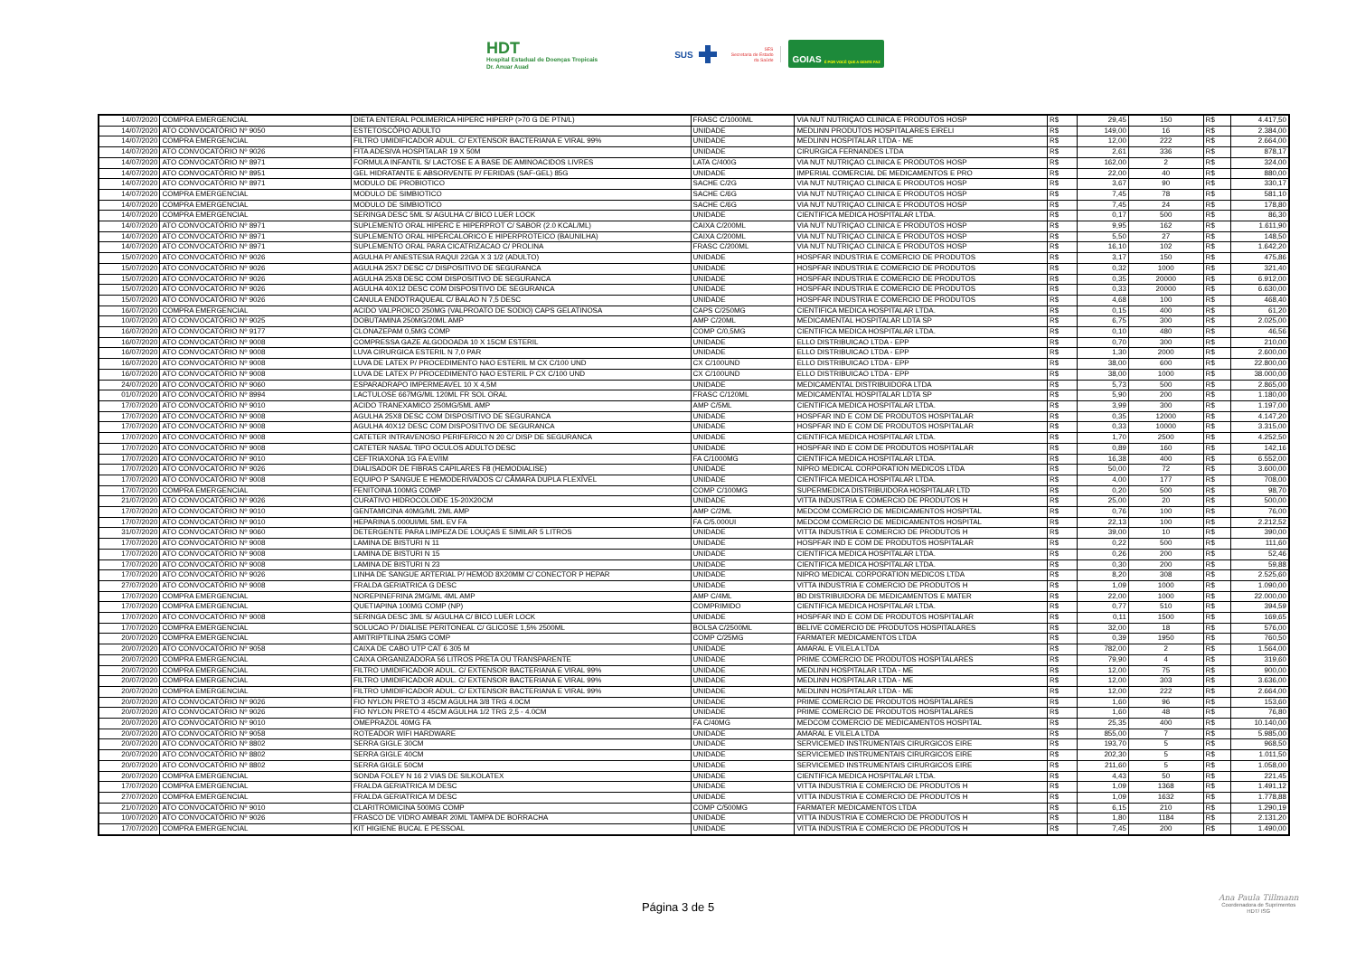HDT
Hospital Estadual de Doenças Tropicais
Dr. Anuar Auad
SUS
SES
Secretaria de Estado
da Saúde
GOIAS É POR VOCÊ QUE A GENTE FAZ
| 14/07/2020 | COMPRA EMERGENCIAL | DIETA ENTERAL POLIMERICA HIPERC HIPERP (>70 G DE PTN/L) | FRASC C/1000ML | VIA NUT NUTRIÇAO CLINICA E PRODUTOS HOSP | R$ | 29,45 | 150 | R$ | 4.417,50 |
| 14/07/2020 | ATO CONVOCATÓRIO Nº 9050 | ESTETOSCÓPIO ADULTO | UNIDADE | MEDLINN PRODUTOS HOSPITALARES EIRELI | R$ | 149,00 | 16 | R$ | 2.384,00 |
| 14/07/2020 | COMPRA EMERGENCIAL | FILTRO UMIDIFICADOR ADUL. C/ EXTENSOR BACTERIANA E VIRAL 99% | UNIDADE | MEDLINN HOSPITALAR LTDA - ME | R$ | 12,00 | 222 | R$ | 2.664,00 |
| 14/07/2020 | ATO CONVOCATÓRIO Nº 9026 | FITA ADESIVA HOSPITALAR 19 X 50M | UNIDADE | CIRURGICA FERNANDES LTDA | R$ | 2,61 | 336 | R$ | 878,17 |
| 14/07/2020 | ATO CONVOCATÓRIO Nº 8971 | FORMULA INFANTIL S/ LACTOSE E A BASE DE AMINOACIDOS LIVRES | LATA C/400G | VIA NUT NUTRIÇAO CLINICA E PRODUTOS HOSP | R$ | 162,00 | 2 | R$ | 324,00 |
| 14/07/2020 | ATO CONVOCATÓRIO Nº 8951 | GEL HIDRATANTE E ABSORVENTE P/ FERIDAS (SAF-GEL) 85G | UNIDADE | IMPERIAL COMERCIAL DE MEDICAMENTOS E PRO | R$ | 22,00 | 40 | R$ | 880,00 |
| 14/07/2020 | ATO CONVOCATÓRIO Nº 8971 | MODULO DE PROBIOTICO | SACHE C/2G | VIA NUT NUTRIÇAO CLINICA E PRODUTOS HOSP | R$ | 3,67 | 90 | R$ | 330,17 |
| 14/07/2020 | COMPRA EMERGENCIAL | MODULO DE SIMBIOTICO | SACHE C/6G | VIA NUT NUTRIÇAO CLINICA E PRODUTOS HOSP | R$ | 7,45 | 78 | R$ | 581,10 |
| 14/07/2020 | COMPRA EMERGENCIAL | MODULO DE SIMBIOTICO | SACHE C/6G | VIA NUT NUTRIÇAO CLINICA E PRODUTOS HOSP | R$ | 7,45 | 24 | R$ | 178,80 |
| 14/07/2020 | COMPRA EMERGENCIAL | SERINGA DESC 5ML S/ AGULHA C/ BICO LUER LOCK | UNIDADE | CIENTIFICA MEDICA HOSPITALAR LTDA. | R$ | 0,17 | 500 | R$ | 86,30 |
| 14/07/2020 | ATO CONVOCATÓRIO Nº 8971 | SUPLEMENTO ORAL HIPERC E HIPERPROT C/ SABOR (2.0 KCAL/ML) | CAIXA C/200ML | VIA NUT NUTRIÇAO CLINICA E PRODUTOS HOSP | R$ | 9,95 | 162 | R$ | 1.611,90 |
| 14/07/2020 | ATO CONVOCATÓRIO Nº 8971 | SUPLEMENTO ORAL HIPERCALORICO E HIPERPROTEICO (BAUNILHA) | CAIXA C/200ML | VIA NUT NUTRIÇAO CLINICA E PRODUTOS HOSP | R$ | 5,50 | 27 | R$ | 148,50 |
| 14/07/2020 | ATO CONVOCATÓRIO Nº 8971 | SUPLEMENTO ORAL PARA CICATRIZACAO C/ PROLINA | FRASC C/200ML | VIA NUT NUTRIÇAO CLINICA E PRODUTOS HOSP | R$ | 16,10 | 102 | R$ | 1.642,20 |
| 15/07/2020 | ATO CONVOCATÓRIO Nº 9026 | AGULHA P/ ANESTESIA RAQUI 22GA X 3 1/2 (ADULTO) | UNIDADE | HOSPFAR INDUSTRIA E COMERCIO DE PRODUTOS | R$ | 3,17 | 150 | R$ | 475,86 |
| 15/07/2020 | ATO CONVOCATÓRIO Nº 9026 | AGULHA 25X7 DESC C/ DISPOSITIVO DE SEGURANCA | UNIDADE | HOSPFAR INDUSTRIA E COMERCIO DE PRODUTOS | R$ | 0,32 | 1000 | R$ | 321,40 |
| 15/07/2020 | ATO CONVOCATÓRIO Nº 9026 | AGULHA 25X8 DESC COM DISPOSITIVO DE SEGURANCA | UNIDADE | HOSPFAR INDUSTRIA E COMERCIO DE PRODUTOS | R$ | 0,35 | 20000 | R$ | 6.912,00 |
| 15/07/2020 | ATO CONVOCATÓRIO Nº 9026 | AGULHA 40X12 DESC COM DISPOSITIVO DE SEGURANCA | UNIDADE | HOSPFAR INDUSTRIA E COMERCIO DE PRODUTOS | R$ | 0,33 | 20000 | R$ | 6.630,00 |
| 15/07/2020 | ATO CONVOCATÓRIO Nº 9026 | CANULA ENDOTRAQUEAL C/ BALAO N 7,5 DESC | UNIDADE | HOSPFAR INDUSTRIA E COMERCIO DE PRODUTOS | R$ | 4,68 | 100 | R$ | 468,40 |
| 16/07/2020 | COMPRA EMERGENCIAL | ACIDO VALPROICO 250MG (VALPROATO DE SODIO) CAPS GELATINOSA | CAPS C/250MG | CIENTIFICA MEDICA HOSPITALAR LTDA. | R$ | 0,15 | 400 | R$ | 61,20 |
| 10/07/2020 | ATO CONVOCATÓRIO Nº 9025 | DOBUTAMINA 250MG/20ML AMP | AMP C/20ML | MEDICAMENTAL HOSPITALAR LDTA SP | R$ | 6,75 | 300 | R$ | 2.025,00 |
| 16/07/2020 | ATO CONVOCATÓRIO Nº 9177 | CLONAZEPAM 0,5MG COMP | COMP C/0,5MG | CIENTIFICA MEDICA HOSPITALAR LTDA. | R$ | 0,10 | 480 | R$ | 46,56 |
| 16/07/2020 | ATO CONVOCATÓRIO Nº 9008 | COMPRESSA GAZE ALGODOADA 10 X 15CM ESTERIL | UNIDADE | ELLO DISTRIBUICAO LTDA - EPP | R$ | 0,70 | 300 | R$ | 210,00 |
| 16/07/2020 | ATO CONVOCATÓRIO Nº 9008 | LUVA CIRURGICA ESTERIL N 7,0 PAR | UNIDADE | ELLO DISTRIBUICAO LTDA - EPP | R$ | 1,30 | 2000 | R$ | 2.600,00 |
| 16/07/2020 | ATO CONVOCATÓRIO Nº 9008 | LUVA DE LATEX P/ PROCEDIMENTO NAO ESTERIL M CX C/100 UND | CX C/100UND | ELLO DISTRIBUICAO LTDA - EPP | R$ | 38,00 | 600 | R$ | 22.800,00 |
| 16/07/2020 | ATO CONVOCATÓRIO Nº 9008 | LUVA DE LATEX P/ PROCEDIMENTO NAO ESTERIL P CX C/100 UND | CX C/100UND | ELLO DISTRIBUICAO LTDA - EPP | R$ | 38,00 | 1000 | R$ | 38.000,00 |
| 24/07/2020 | ATO CONVOCATÓRIO Nº 9060 | ESPARADRAPO IMPERMEAVEL 10 X 4,5M | UNIDADE | MEDICAMENTAL DISTRIBUIDORA LTDA | R$ | 5,73 | 500 | R$ | 2.865,00 |
| 01/07/2020 | ATO CONVOCATÓRIO Nº 8994 | LACTULOSE 667MG/ML 120ML FR SOL ORAL | FRASC C/120ML | MEDICAMENTAL HOSPITALAR LDTA SP | R$ | 5,90 | 200 | R$ | 1.180,00 |
| 17/07/2020 | ATO CONVOCATÓRIO Nº 9010 | ACIDO TRANEXAMICO 250MG/5ML AMP | AMP C/5ML | CIENTIFICA MEDICA HOSPITALAR LTDA. | R$ | 3,99 | 300 | R$ | 1.197,00 |
| 17/07/2020 | ATO CONVOCATÓRIO Nº 9008 | AGULHA 25X8 DESC COM DISPOSITIVO DE SEGURANCA | UNIDADE | HOSPFAR IND E COM DE PRODUTOS HOSPITALAR | R$ | 0,35 | 12000 | R$ | 4.147,20 |
| 17/07/2020 | ATO CONVOCATÓRIO Nº 9008 | AGULHA 40X12 DESC COM DISPOSITIVO DE SEGURANCA | UNIDADE | HOSPFAR IND E COM DE PRODUTOS HOSPITALAR | R$ | 0,33 | 10000 | R$ | 3.315,00 |
| 17/07/2020 | ATO CONVOCATÓRIO Nº 9008 | CATETER INTRAVENOSO PERIFERICO N 20 C/ DISP DE SEGURANCA | UNIDADE | CIENTIFICA MEDICA HOSPITALAR LTDA. | R$ | 1,70 | 2500 | R$ | 4.252,50 |
| 17/07/2020 | ATO CONVOCATÓRIO Nº 9008 | CATETER NASAL TIPO OCULOS ADULTO DESC | UNIDADE | HOSPFAR IND E COM DE PRODUTOS HOSPITALAR | R$ | 0,89 | 160 | R$ | 142,16 |
| 17/07/2020 | ATO CONVOCATÓRIO Nº 9010 | CEFTRIAXONA 1G FA EV/IM | FA C/1000MG | CIENTIFICA MEDICA HOSPITALAR LTDA. | R$ | 16,38 | 400 | R$ | 6.552,00 |
| 17/07/2020 | ATO CONVOCATÓRIO Nº 9026 | DIALISADOR DE FIBRAS CAPILARES F8 (HEMODIALISE) | UNIDADE | NIPRO MEDICAL CORPORATION MEDICOS LTDA | R$ | 50,00 | 72 | R$ | 3.600,00 |
| 17/07/2020 | ATO CONVOCATÓRIO Nº 9008 | EQUIPO P SANGUE E HEMODERIVADOS C/ CÂMARA DUPLA FLEXÍVEL | UNIDADE | CIENTIFICA MEDICA HOSPITALAR LTDA. | R$ | 4,00 | 177 | R$ | 708,00 |
| 17/07/2020 | COMPRA EMERGENCIAL | FENITOINA 100MG COMP | COMP C/100MG | SUPERMEDICA DISTRIBUIDORA HOSPITALAR LTD | R$ | 0,20 | 500 | R$ | 98,70 |
| 21/07/2020 | ATO CONVOCATÓRIO Nº 9026 | CURATIVO HIDROCOLOIDE 15-20X20CM | UNIDADE | VITTA INDUSTRIA E COMERCIO DE PRODUTOS H | R$ | 25,00 | 20 | R$ | 500,00 |
| 17/07/2020 | ATO CONVOCATÓRIO Nº 9010 | GENTAMICINA 40MG/ML 2ML AMP | AMP C/2ML | MEDCOM COMERCIO DE MEDICAMENTOS HOSPITAL | R$ | 0,76 | 100 | R$ | 76,00 |
| 17/07/2020 | ATO CONVOCATÓRIO Nº 9010 | HEPARINA 5.000UI/ML 5ML EV FA | FA C/5.000UI | MEDCOM COMERCIO DE MEDICAMENTOS HOSPITAL | R$ | 22,13 | 100 | R$ | 2.212,52 |
| 31/07/2020 | ATO CONVOCATÓRIO Nº 9060 | DETERGENTE PARA LIMPEZA DE LOUÇAS E SIMILAR 5 LITROS | UNIDADE | VITTA INDUSTRIA E COMERCIO DE PRODUTOS H | R$ | 39,00 | 10 | R$ | 390,00 |
| 17/07/2020 | ATO CONVOCATÓRIO Nº 9008 | LAMINA DE BISTURI N 11 | UNIDADE | HOSPFAR IND E COM DE PRODUTOS HOSPITALAR | R$ | 0,22 | 500 | R$ | 111,60 |
| 17/07/2020 | ATO CONVOCATÓRIO Nº 9008 | LAMINA DE BISTURI N 15 | UNIDADE | CIENTIFICA MEDICA HOSPITALAR LTDA. | R$ | 0,26 | 200 | R$ | 52,46 |
| 17/07/2020 | ATO CONVOCATÓRIO Nº 9008 | LAMINA DE BISTURI N 23 | UNIDADE | CIENTIFICA MEDICA HOSPITALAR LTDA. | R$ | 0,30 | 200 | R$ | 59,88 |
| 17/07/2020 | ATO CONVOCATÓRIO Nº 9026 | LINHA DE SANGUE ARTERIAL P/ HEMOD 8X20MM C/ CONECTOR P HEPAR | UNIDADE | NIPRO MEDICAL CORPORATION MEDICOS LTDA | R$ | 8,20 | 308 | R$ | 2.525,60 |
| 27/07/2020 | ATO CONVOCATÓRIO Nº 9008 | FRALDA GERIATRICA G DESC | UNIDADE | VITTA INDUSTRIA E COMERCIO DE PRODUTOS H | R$ | 1,09 | 1000 | R$ | 1.090,00 |
| 17/07/2020 | COMPRA EMERGENCIAL | NOREPINEFRINA 2MG/ML 4ML AMP | AMP C/4ML | BD DISTRIBUIDORA DE MEDICAMENTOS E MATER | R$ | 22,00 | 1000 | R$ | 22.000,00 |
| 17/07/2020 | COMPRA EMERGENCIAL | QUETIAPINA 100MG COMP (NP) | COMPRIMIDO | CIENTIFICA MEDICA HOSPITALAR LTDA. | R$ | 0,77 | 510 | R$ | 394,59 |
| 17/07/2020 | ATO CONVOCATÓRIO Nº 9008 | SERINGA DESC 3ML S/ AGULHA C/ BICO LUER LOCK | UNIDADE | HOSPFAR IND E COM DE PRODUTOS HOSPITALAR | R$ | 0,11 | 1500 | R$ | 169,65 |
| 17/07/2020 | COMPRA EMERGENCIAL | SOLUCAO P/ DIALISE PERITONEAL C/ GLICOSE 1,5% 2500ML | BOLSA C/2500ML | BELIVE COMERCIO DE PRODUTOS HOSPITALARES | R$ | 32,00 | 18 | R$ | 576,00 |
| 20/07/2020 | COMPRA EMERGENCIAL | AMITRIPTILINA 25MG COMP | COMP C/25MG | FARMATER MEDICAMENTOS LTDA | R$ | 0,39 | 1950 | R$ | 760,50 |
| 20/07/2020 | ATO CONVOCATÓRIO Nº 9058 | CAIXA DE CABO UTP CAT 6 305 M | UNIDADE | AMARAL E VILELA LTDA | R$ | 782,00 | 2 | R$ | 1.564,00 |
| 20/07/2020 | COMPRA EMERGENCIAL | CAIXA ORGANIZADORA 56 LITROS PRETA OU TRANSPARENTE | UNIDADE | PRIME COMERCIO DE PRODUTOS HOSPITALARES | R$ | 79,90 | 4 | R$ | 319,60 |
| 20/07/2020 | COMPRA EMERGENCIAL | FILTRO UMIDIFICADOR ADUL. C/ EXTENSOR BACTERIANA E VIRAL 99% | UNIDADE | MEDLINN HOSPITALAR LTDA - ME | R$ | 12,00 | 75 | R$ | 900,00 |
| 20/07/2020 | COMPRA EMERGENCIAL | FILTRO UMIDIFICADOR ADUL. C/ EXTENSOR BACTERIANA E VIRAL 99% | UNIDADE | MEDLINN HOSPITALAR LTDA - ME | R$ | 12,00 | 303 | R$ | 3.636,00 |
| 20/07/2020 | COMPRA EMERGENCIAL | FILTRO UMIDIFICADOR ADUL. C/ EXTENSOR BACTERIANA E VIRAL 99% | UNIDADE | MEDLINN HOSPITALAR LTDA - ME | R$ | 12,00 | 222 | R$ | 2.664,00 |
| 20/07/2020 | ATO CONVOCATÓRIO Nº 9026 | FIO NYLON PRETO 3 45CM AGULHA 3/8 TRG 4.0CM | UNIDADE | PRIME COMERCIO DE PRODUTOS HOSPITALARES | R$ | 1,60 | 96 | R$ | 153,60 |
| 20/07/2020 | ATO CONVOCATÓRIO Nº 9026 | FIO NYLON PRETO 4 45CM AGULHA 1/2 TRG 2,5 - 4.0CM | UNIDADE | PRIME COMERCIO DE PRODUTOS HOSPITALARES | R$ | 1,60 | 48 | R$ | 76,80 |
| 20/07/2020 | ATO CONVOCATÓRIO Nº 9010 | OMEPRAZOL 40MG FA | FA C/40MG | MEDCOM COMERCIO DE MEDICAMENTOS HOSPITAL | R$ | 25,35 | 400 | R$ | 10.140,00 |
| 20/07/2020 | ATO CONVOCATÓRIO Nº 9058 | ROTEADOR WIFI HARDWARE | UNIDADE | AMARAL E VILELA LTDA | R$ | 855,00 | 7 | R$ | 5.985,00 |
| 20/07/2020 | ATO CONVOCATÓRIO Nº 8802 | SERRA GIGLE 30CM | UNIDADE | SERVICEMED INSTRUMENTAIS CIRURGICOS EIRE | R$ | 193,70 | 5 | R$ | 968,50 |
| 20/07/2020 | ATO CONVOCATÓRIO Nº 8802 | SERRA GIGLE 40CM | UNIDADE | SERVICEMED INSTRUMENTAIS CIRURGICOS EIRE | R$ | 202,30 | 5 | R$ | 1.011,50 |
| 20/07/2020 | ATO CONVOCATÓRIO Nº 8802 | SERRA GIGLE 50CM | UNIDADE | SERVICEMED INSTRUMENTAIS CIRURGICOS EIRE | R$ | 211,60 | 5 | R$ | 1.058,00 |
| 20/07/2020 | COMPRA EMERGENCIAL | SONDA FOLEY N 16 2 VIAS DE SILKOLATEX | UNIDADE | CIENTIFICA MEDICA HOSPITALAR LTDA. | R$ | 4,43 | 50 | R$ | 221,45 |
| 17/07/2020 | COMPRA EMERGENCIAL | FRALDA GERIATRICA M DESC | UNIDADE | VITTA INDUSTRIA E COMERCIO DE PRODUTOS H | R$ | 1,09 | 1368 | R$ | 1.491,12 |
| 27/07/2020 | COMPRA EMERGENCIAL | FRALDA GERIATRICA M DESC | UNIDADE | VITTA INDUSTRIA E COMERCIO DE PRODUTOS H | R$ | 1,09 | 1632 | R$ | 1.778,88 |
| 21/07/2020 | ATO CONVOCATÓRIO Nº 9010 | CLARITROMICINA 500MG COMP | COMP C/500MG | FARMATER MEDICAMENTOS LTDA | R$ | 6,15 | 210 | R$ | 1.290,19 |
| 10/07/2020 | ATO CONVOCATÓRIO Nº 9026 | FRASCO DE VIDRO AMBAR 20ML TAMPA DE BORRACHA | UNIDADE | VITTA INDUSTRIA E COMERCIO DE PRODUTOS H | R$ | 1,80 | 1184 | R$ | 2.131,20 |
| 17/07/2020 | COMPRA EMERGENCIAL | KIT HIGIENE BUCAL E PESSOAL | UNIDADE | VITTA INDUSTRIA E COMERCIO DE PRODUTOS H | R$ | 7,45 | 200 | R$ | 1.490,00 |
Página 3 de 5
Ana Paula Tillmann
Coordenadora de Suprimentos
HDT/ ISG